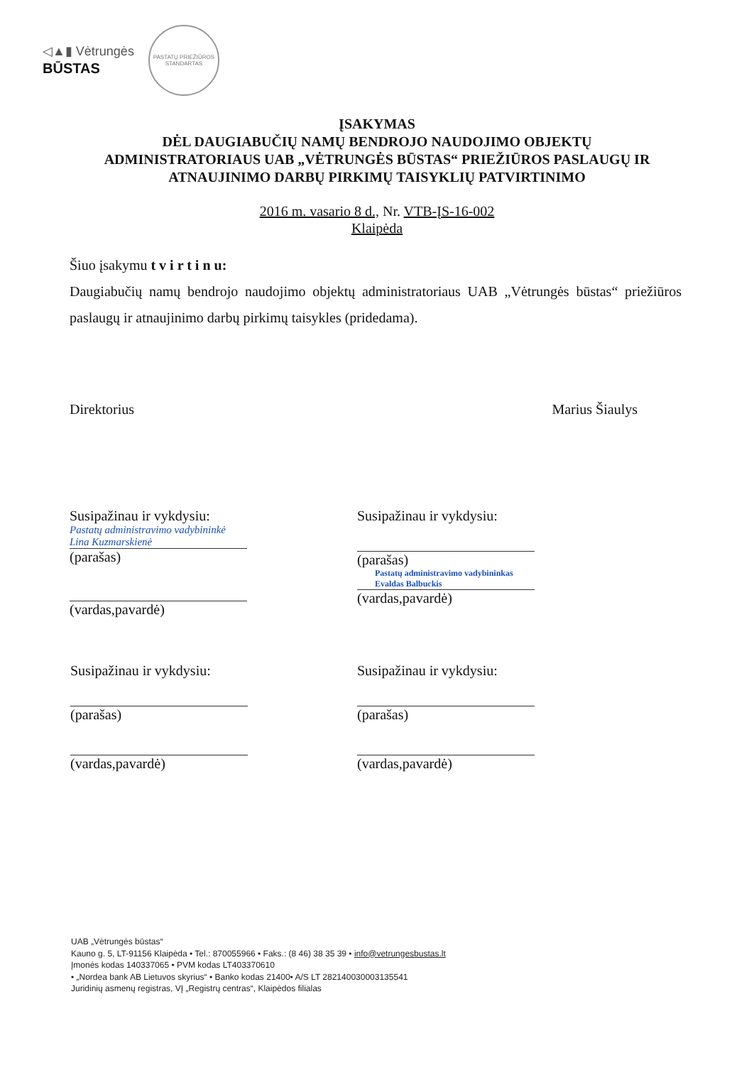◁▲▮ Vėtrungės
BŪSTAS
PASTATŲ PRIEŽIŪROS
STANDARTAS
ĮSAKYMAS
DĖL DAUGIABUČIŲ NAMŲ BENDROJO NAUDOJIMO OBJEKTŲ
ADMINISTRATORIAUS UAB „VĖTRUNGĖS BŪSTAS“ PRIEŽIŪROS PASLAUGŲ IR
ATNAUJINIMO DARBŲ PIRKIMŲ TAISYKLIŲ PATVIRTINIMO
2016 m. vasario 8 d., Nr. VTB-ĮS-16-002
Klaipėda
Šiuo įsakymu t v i r t i n u:
Daugiabučių namų bendrojo naudojimo objektų administratoriaus UAB „Vėtrungės būstas“ priežiūros paslaugų ir atnaujinimo darbų pirkimų taisykles (pridedama).
Direktorius Marius Šiaulys
Susipažinau ir vykdysiu:
Pastatų administravimo vadybininkė Lina Kuzmarskienė
(parašas)
(vardas,pavardė)
Susipažinau ir vykdysiu:
(parašas)
Pastatų administravimo vadybininkas Evaldas Balbuckis
(vardas,pavardė)
Susipažinau ir vykdysiu:
(parašas)
(vardas,pavardė)
Susipažinau ir vykdysiu:
(parašas)
(vardas,pavardė)
UAB „Vėtrungės būstas“
Kauno g. 5, LT-91156 Klaipėda • Tel.: 870055966 • Faks.: (8 46) 38 35 39 • info@vetrungesbustas.lt
Įmonės kodas 140337065 • PVM kodas LT403370610
• „Nordea bank AB Lietuvos skyrius“ • Banko kodas 21400• A/S LT 282140030003135541
Juridinių asmenų registras, VĮ „Registrų centras“, Klaipėdos filialas